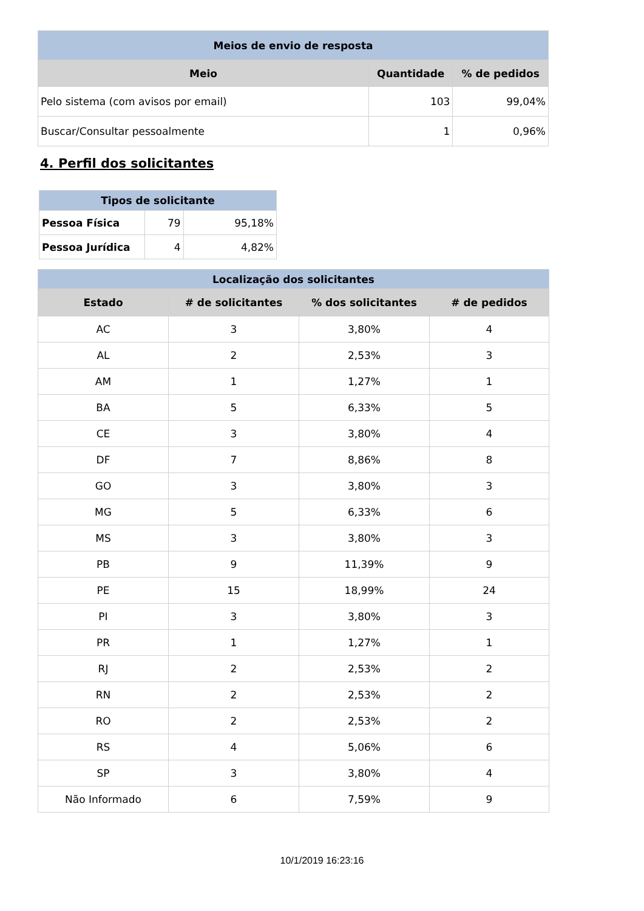| Meios de envio de resposta | | |
| --- | --- | --- |
| Meio | Quantidade | % de pedidos |
| Pelo sistema (com avisos por email) | 103 | 99,04% |
| Buscar/Consultar pessoalmente | 1 | 0,96% |
4. Perfil dos solicitantes
| Tipos de solicitante | | |
| --- | --- | --- |
| Pessoa Física | 79 | 95,18% |
| Pessoa Jurídica | 4 | 4,82% |
| Localização dos solicitantes | | | |
| --- | --- | --- | --- |
| Estado | # de solicitantes | % dos solicitantes | # de pedidos |
| AC | 3 | 3,80% | 4 |
| AL | 2 | 2,53% | 3 |
| AM | 1 | 1,27% | 1 |
| BA | 5 | 6,33% | 5 |
| CE | 3 | 3,80% | 4 |
| DF | 7 | 8,86% | 8 |
| GO | 3 | 3,80% | 3 |
| MG | 5 | 6,33% | 6 |
| MS | 3 | 3,80% | 3 |
| PB | 9 | 11,39% | 9 |
| PE | 15 | 18,99% | 24 |
| PI | 3 | 3,80% | 3 |
| PR | 1 | 1,27% | 1 |
| RJ | 2 | 2,53% | 2 |
| RN | 2 | 2,53% | 2 |
| RO | 2 | 2,53% | 2 |
| RS | 4 | 5,06% | 6 |
| SP | 3 | 3,80% | 4 |
| Não Informado | 6 | 7,59% | 9 |
10/1/2019 16:23:16